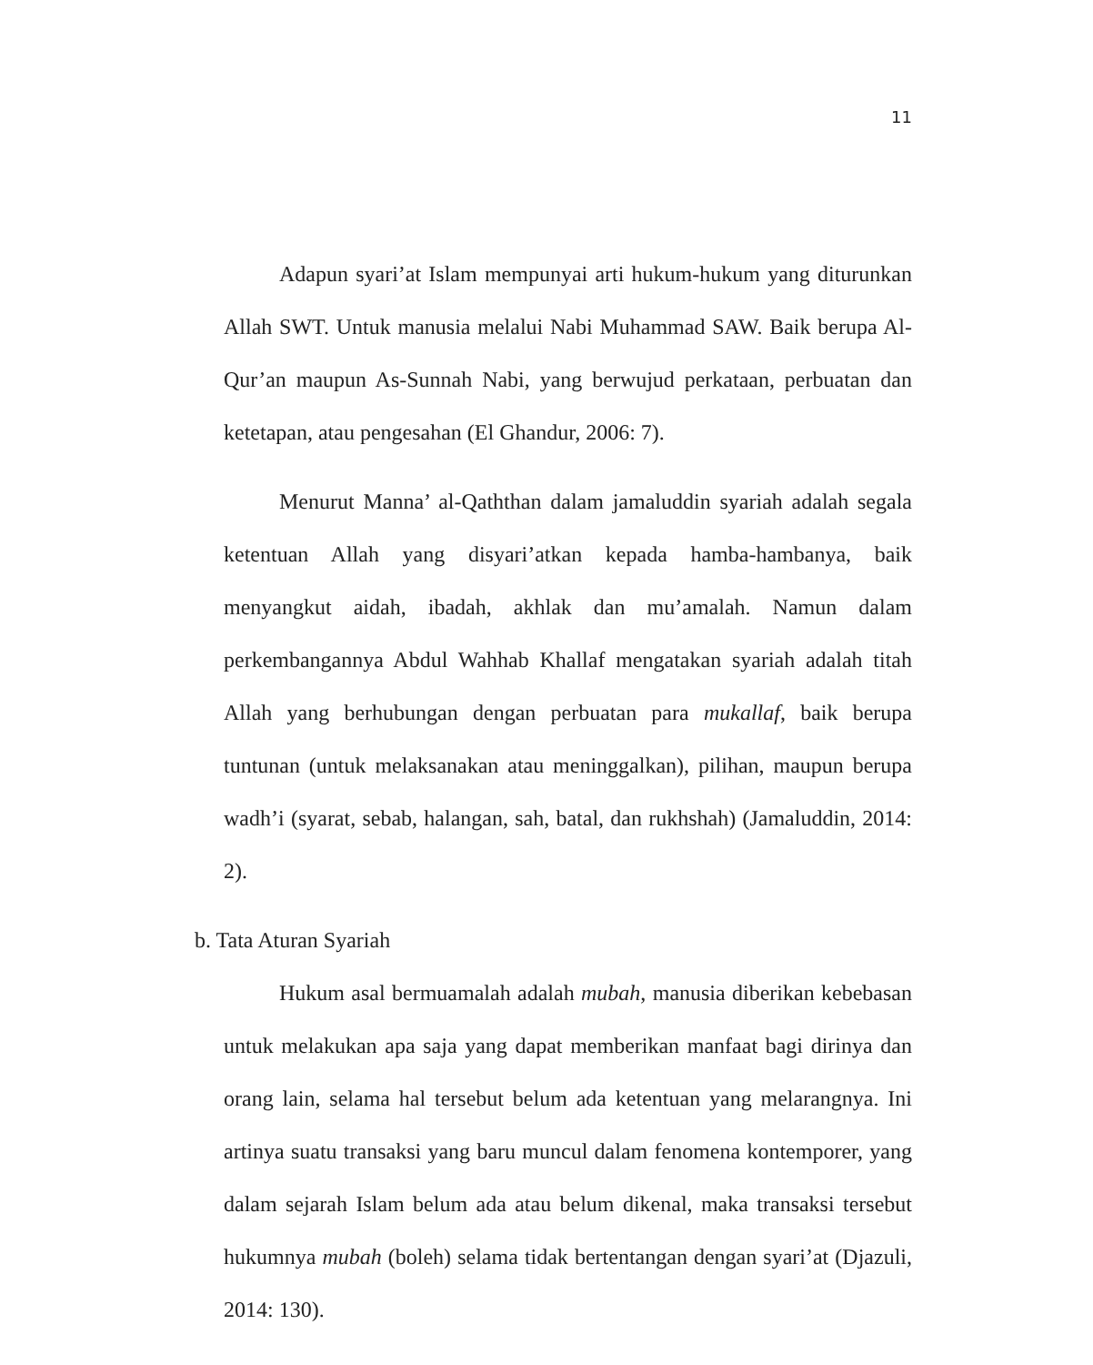11
Adapun syari’at Islam mempunyai arti hukum-hukum yang diturunkan Allah SWT. Untuk manusia melalui Nabi Muhammad SAW. Baik berupa Al-Qur’an maupun As-Sunnah Nabi, yang berwujud perkataan, perbuatan dan ketetapan, atau pengesahan (El Ghandur, 2006: 7).
Menurut Manna’ al-Qaththan dalam jamaluddin syariah adalah segala ketentuan Allah yang disyari’atkan kepada hamba-hambanya, baik menyangkut aidah, ibadah, akhlak dan mu’amalah. Namun dalam perkembangannya Abdul Wahhab Khallaf mengatakan syariah adalah titah Allah yang berhubungan dengan perbuatan para mukallaf, baik berupa tuntunan (untuk melaksanakan atau meninggalkan), pilihan, maupun berupa wadh’i (syarat, sebab, halangan, sah, batal, dan rukhshah) (Jamaluddin, 2014: 2).
b. Tata Aturan Syariah
Hukum asal bermuamalah adalah mubah, manusia diberikan kebebasan untuk melakukan apa saja yang dapat memberikan manfaat bagi dirinya dan orang lain, selama hal tersebut belum ada ketentuan yang melarangnya. Ini artinya suatu transaksi yang baru muncul dalam fenomena kontemporer, yang dalam sejarah Islam belum ada atau belum dikenal, maka transaksi tersebut hukumnya mubah (boleh) selama tidak bertentangan dengan syari’at (Djazuli, 2014: 130).